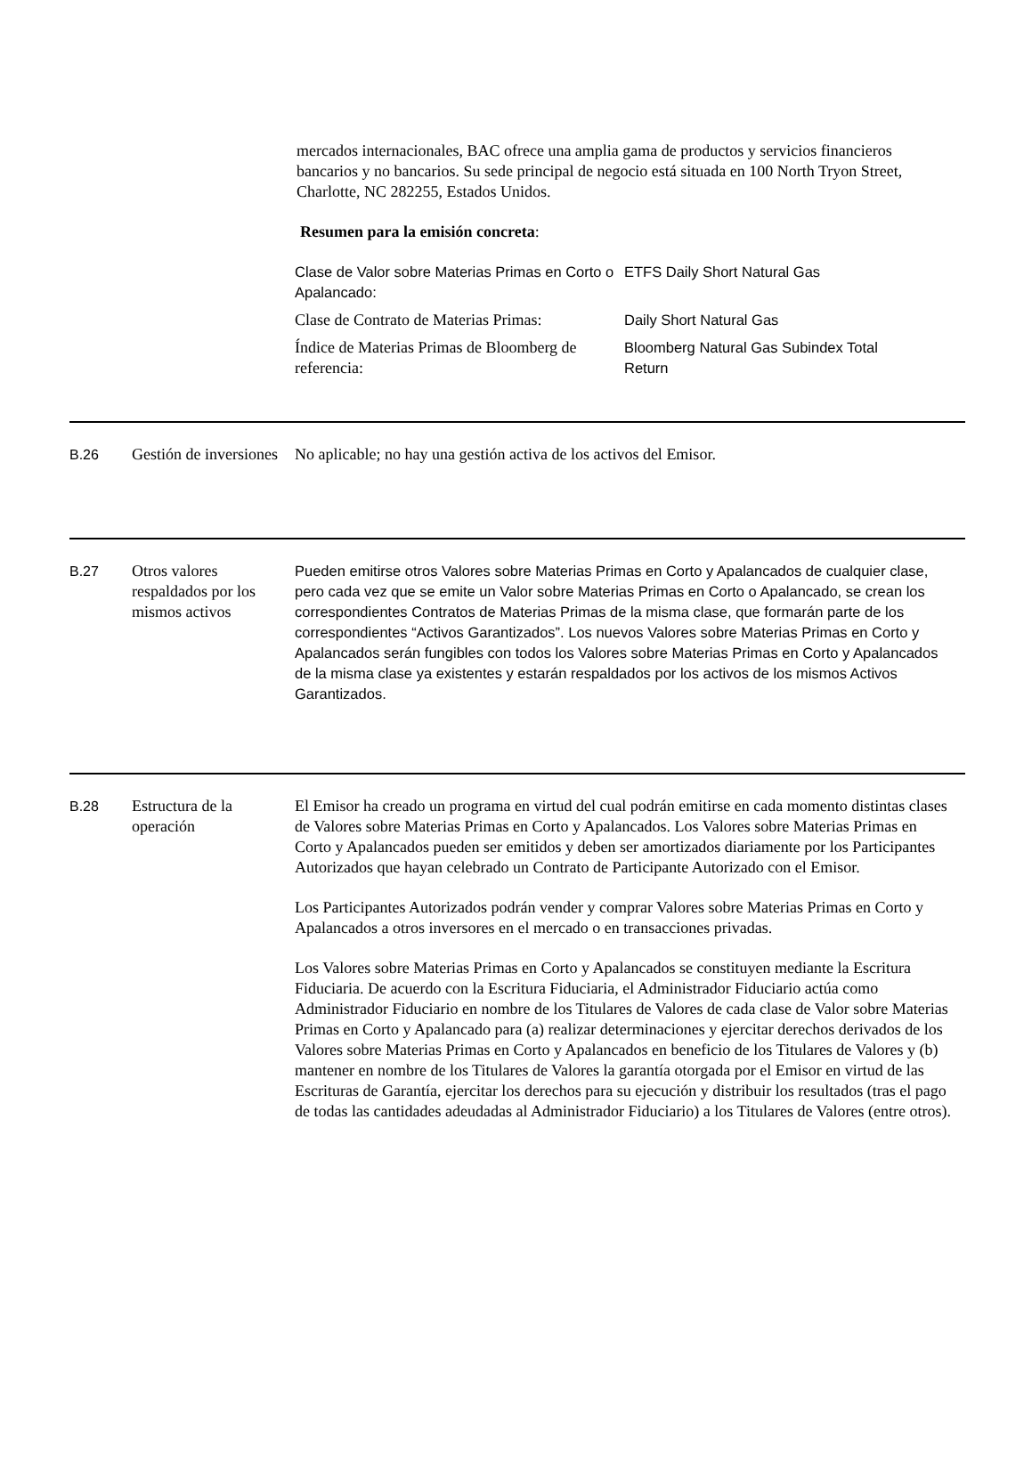mercados internacionales, BAC ofrece una amplia gama de productos y servicios financieros bancarios y no bancarios. Su sede principal de negocio está situada en 100 North Tryon Street, Charlotte, NC 282255, Estados Unidos.
Resumen para la emisión concreta:
| Clase de Valor sobre Materias Primas en Corto o Apalancado: | ETFS Daily Short Natural Gas |
| Clase de Contrato de Materias Primas: | Daily Short Natural Gas |
| Índice de Materias Primas de Bloomberg de referencia: | Bloomberg Natural Gas Subindex Total Return |
B.26 Gestión de inversiones
No aplicable; no hay una gestión activa de los activos del Emisor.
B.27 Otros valores respaldados por los mismos activos
Pueden emitirse otros Valores sobre Materias Primas en Corto y Apalancados de cualquier clase, pero cada vez que se emite un Valor sobre Materias Primas en Corto o Apalancado, se crean los correspondientes Contratos de Materias Primas de la misma clase, que formarán parte de los correspondientes “Activos Garantizados”. Los nuevos Valores sobre Materias Primas en Corto y Apalancados serán fungibles con todos los Valores sobre Materias Primas en Corto y Apalancados de la misma clase ya existentes y estarán respaldados por los activos de los mismos Activos Garantizados.
B.28 Estructura de la operación
El Emisor ha creado un programa en virtud del cual podrán emitirse en cada momento distintas clases de Valores sobre Materias Primas en Corto y Apalancados. Los Valores sobre Materias Primas en Corto y Apalancados pueden ser emitidos y deben ser amortizados diariamente por los Participantes Autorizados que hayan celebrado un Contrato de Participante Autorizado con el Emisor.
Los Participantes Autorizados podrán vender y comprar Valores sobre Materias Primas en Corto y Apalancados a otros inversores en el mercado o en transacciones privadas.
Los Valores sobre Materias Primas en Corto y Apalancados se constituyen mediante la Escritura Fiduciaria. De acuerdo con la Escritura Fiduciaria, el Administrador Fiduciario actúa como Administrador Fiduciario en nombre de los Titulares de Valores de cada clase de Valor sobre Materias Primas en Corto y Apalancado para (a) realizar determinaciones y ejercitar derechos derivados de los Valores sobre Materias Primas en Corto y Apalancados en beneficio de los Titulares de Valores y (b) mantener en nombre de los Titulares de Valores la garantía otorgada por el Emisor en virtud de las Escrituras de Garantía, ejercitar los derechos para su ejecución y distribuir los resultados (tras el pago de todas las cantidades adeudadas al Administrador Fiduciario) a los Titulares de Valores (entre otros).